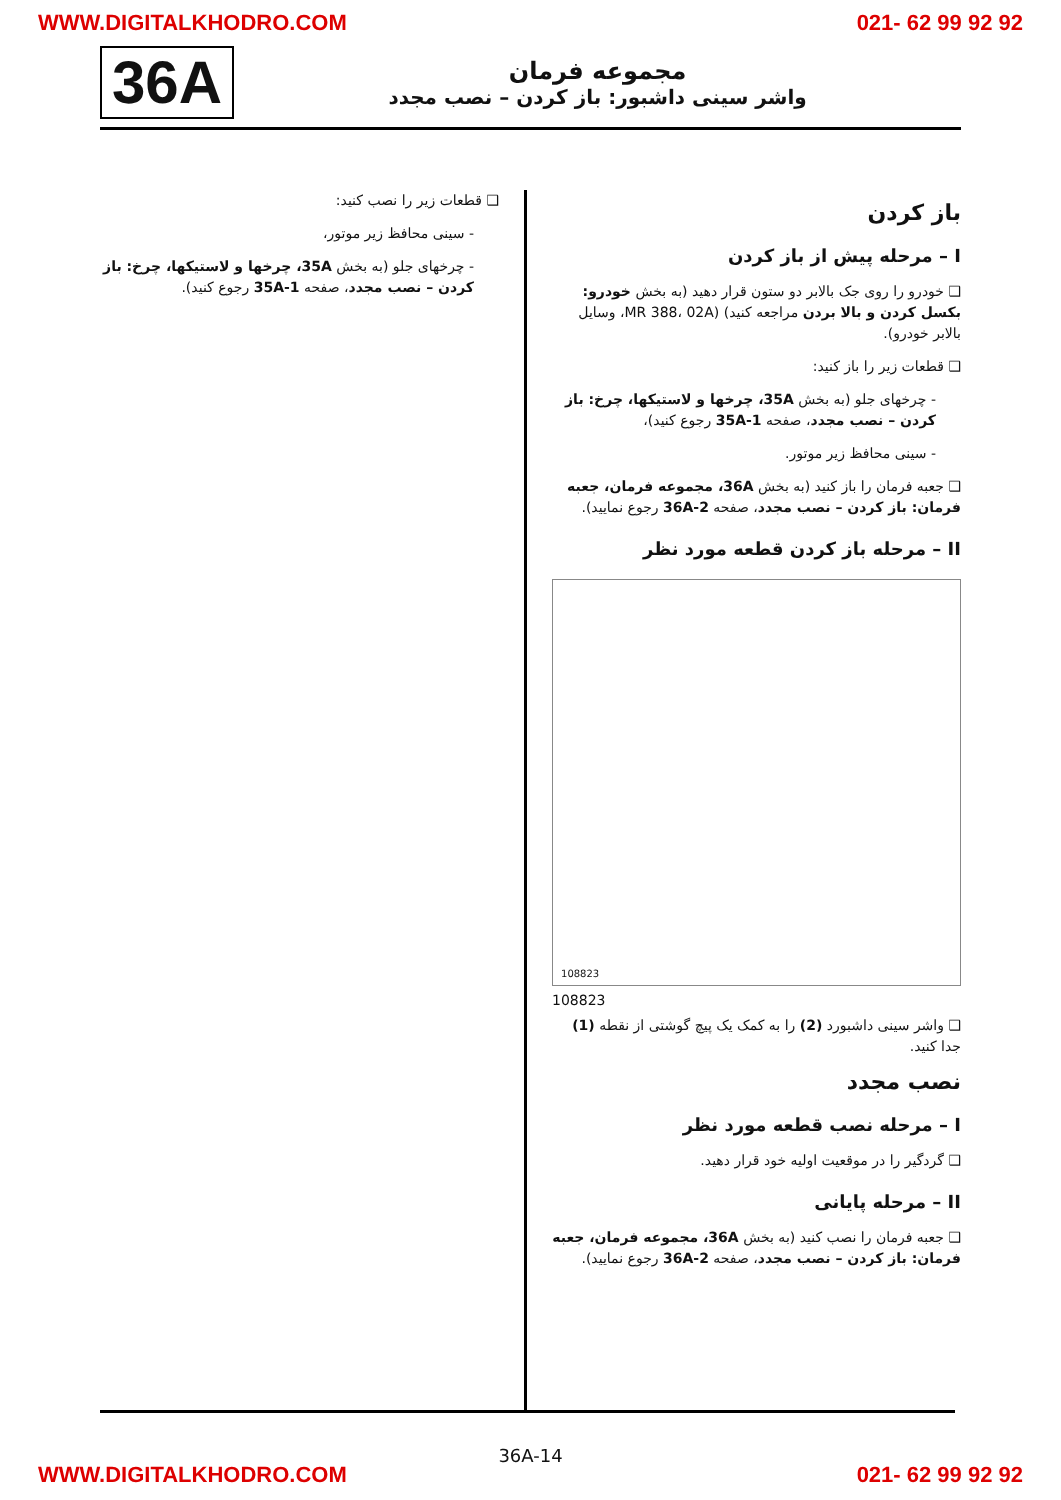WWW.DIGITALKHODRO.COM 021- 62 99 92 92
36A
مجموعه فرمان
واشر سینی داشبور: باز کردن – نصب مجدد
باز کردن
I – مرحله پیش از باز کردن
❑ خودرو را روی جک بالابر دو ستون قرار دهید (به بخش خودرو: بکسل کردن و بالا بردن مراجعه کنید) (MR 388، 02A، وسایل بالابر خودرو).
❑ قطعات زیر را باز کنید:
- چرخهای جلو (به بخش 35A، چرخها و لاستیکها، چرخ: باز کردن – نصب مجدد، صفحه 35A-1 رجوع کنید)،
- سینی محافظ زیر موتور.
❑ جعبه فرمان را باز کنید (به بخش 36A، مجموعه فرمان، جعبه فرمان: باز کردن – نصب مجدد، صفحه 36A-2 رجوع نمایید).
II – مرحله باز کردن قطعه مورد نظر
108823
108823
❑ واشر سینی داشبورد (2) را به کمک یک پیچ گوشتی از نقطه (1) جدا کنید.
نصب مجدد
I – مرحله نصب قطعه مورد نظر
❑ گردگیر را در موقعیت اولیه خود قرار دهید.
II – مرحله پایانی
❑ جعبه فرمان را نصب کنید (به بخش 36A، مجموعه فرمان، جعبه فرمان: باز کردن – نصب مجدد، صفحه 36A-2 رجوع نمایید).
❑ قطعات زیر را نصب کنید:
- سینی محافظ زیر موتور،
- چرخهای جلو (به بخش 35A، چرخها و لاستیکها، چرخ: باز کردن – نصب مجدد، صفحه 35A-1 رجوع کنید).
36A-14
WWW.DIGITALKHODRO.COM 021- 62 99 92 92